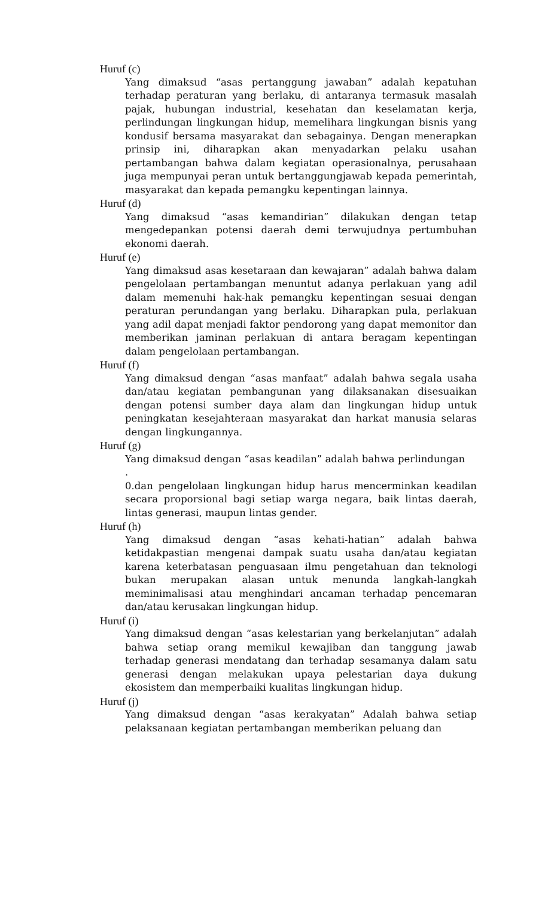Huruf (c)
Yang dimaksud “asas pertanggung jawaban” adalah kepatuhan terhadap peraturan yang berlaku, di antaranya termasuk masalah pajak, hubungan industrial, kesehatan dan keselamatan kerja, perlindungan lingkungan hidup, memelihara lingkungan bisnis yang kondusif bersama masyarakat dan sebagainya. Dengan menerapkan prinsip ini, diharapkan akan menyadarkan pelaku usahan pertambangan bahwa dalam kegiatan operasionalnya, perusahaan juga mempunyai peran untuk bertanggungjawab kepada pemerintah, masyarakat dan kepada pemangku kepentingan lainnya.
Huruf (d)
Yang dimaksud “asas kemandirian” dilakukan dengan tetap mengedepankan potensi daerah demi terwujudnya pertumbuhan ekonomi daerah.
Huruf (e)
Yang dimaksud asas kesetaraan dan kewajaran” adalah bahwa dalam pengelolaan pertambangan menuntut adanya perlakuan yang adil dalam memenuhi hak-hak pemangku kepentingan sesuai dengan peraturan perundangan yang berlaku. Diharapkan pula, perlakuan yang adil dapat menjadi faktor pendorong yang dapat memonitor dan memberikan jaminan perlakuan di antara beragam kepentingan dalam pengelolaan pertambangan.
Huruf (f)
Yang dimaksud dengan “asas manfaat” adalah bahwa segala usaha dan/atau kegiatan pembangunan yang dilaksanakan disesuaikan dengan potensi sumber daya alam dan lingkungan hidup untuk peningkatan kesejahteraan masyarakat dan harkat manusia selaras dengan lingkungannya.
Huruf (g)
Yang dimaksud dengan “asas keadilan” adalah bahwa perlindungan
.
0.dan pengelolaan lingkungan hidup harus mencerminkan keadilan secara proporsional bagi setiap warga negara, baik lintas daerah, lintas generasi, maupun lintas gender.
Huruf (h)
Yang dimaksud dengan “asas kehati-hatian” adalah bahwa ketidakpastian mengenai dampak suatu usaha dan/atau kegiatan karena keterbatasan penguasaan ilmu pengetahuan dan teknologi bukan merupakan alasan untuk menunda langkah-langkah meminimalisasi atau menghindari ancaman terhadap pencemaran dan/atau kerusakan lingkungan hidup.
Huruf (i)
Yang dimaksud dengan “asas kelestarian yang berkelanjutan” adalah bahwa setiap orang memikul kewajiban dan tanggung jawab terhadap generasi mendatang dan terhadap sesamanya dalam satu generasi dengan melakukan upaya pelestarian daya dukung ekosistem dan memperbaiki kualitas lingkungan hidup.
Huruf (j)
Yang dimaksud dengan “asas kerakyatan” Adalah bahwa setiap pelaksanaan kegiatan pertambangan memberikan peluang dan